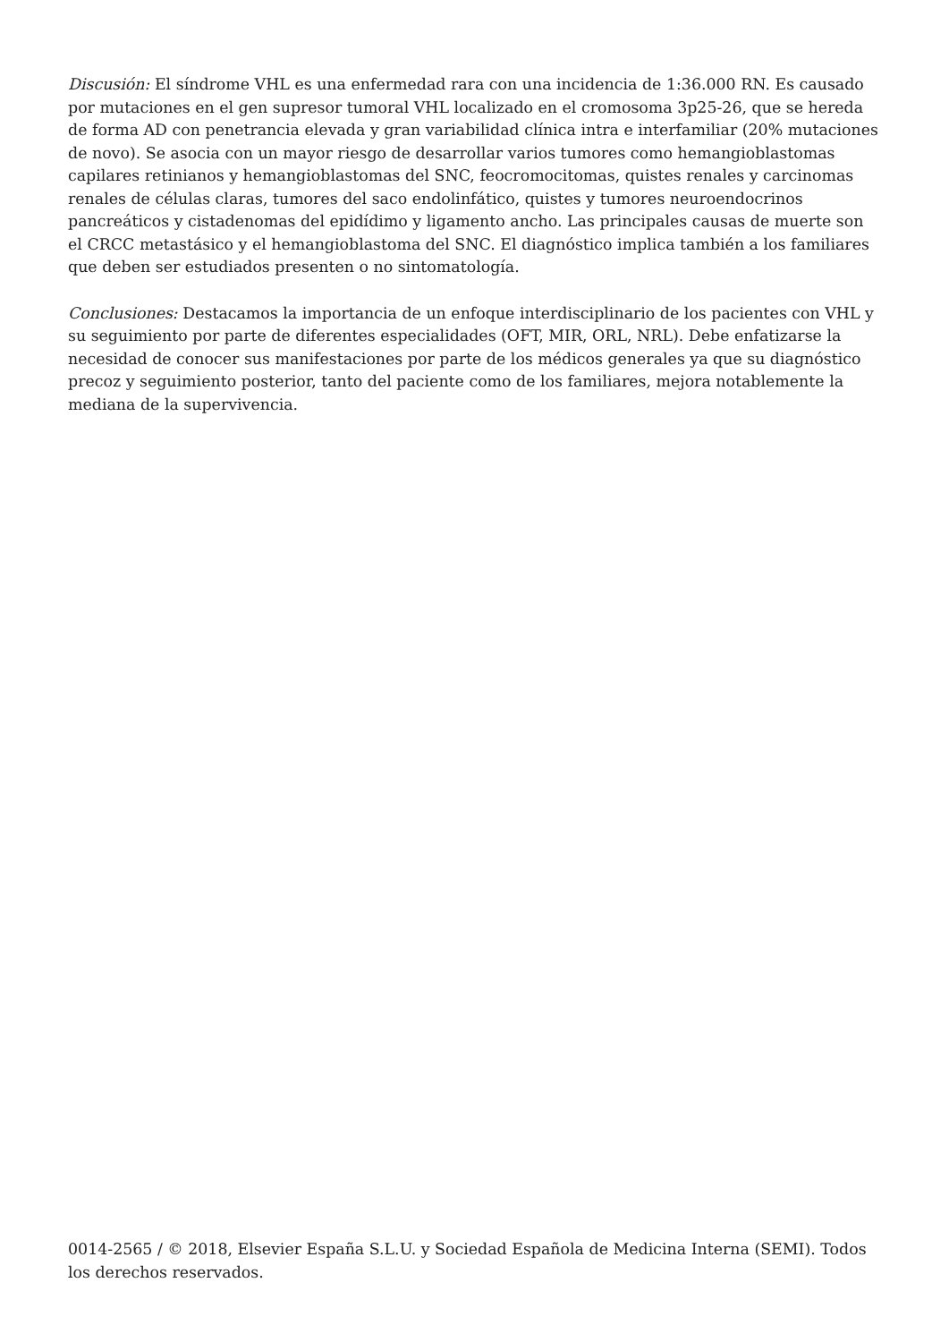Discusión: El síndrome VHL es una enfermedad rara con una incidencia de 1:36.000 RN. Es causado por mutaciones en el gen supresor tumoral VHL localizado en el cromosoma 3p25-26, que se hereda de forma AD con penetrancia elevada y gran variabilidad clínica intra e interfamiliar (20% mutaciones de novo). Se asocia con un mayor riesgo de desarrollar varios tumores como hemangioblastomas capilares retinianos y hemangioblastomas del SNC, feocromocitomas, quistes renales y carcinomas renales de células claras, tumores del saco endolinfático, quistes y tumores neuroendocrinos pancreáticos y cistadenomas del epidídimo y ligamento ancho. Las principales causas de muerte son el CRCC metastásico y el hemangioblastoma del SNC. El diagnóstico implica también a los familiares que deben ser estudiados presenten o no sintomatología.
Conclusiones: Destacamos la importancia de un enfoque interdisciplinario de los pacientes con VHL y su seguimiento por parte de diferentes especialidades (OFT, MIR, ORL, NRL). Debe enfatizarse la necesidad de conocer sus manifestaciones por parte de los médicos generales ya que su diagnóstico precoz y seguimiento posterior, tanto del paciente como de los familiares, mejora notablemente la mediana de la supervivencia.
0014-2565 / © 2018, Elsevier España S.L.U. y Sociedad Española de Medicina Interna (SEMI). Todos los derechos reservados.